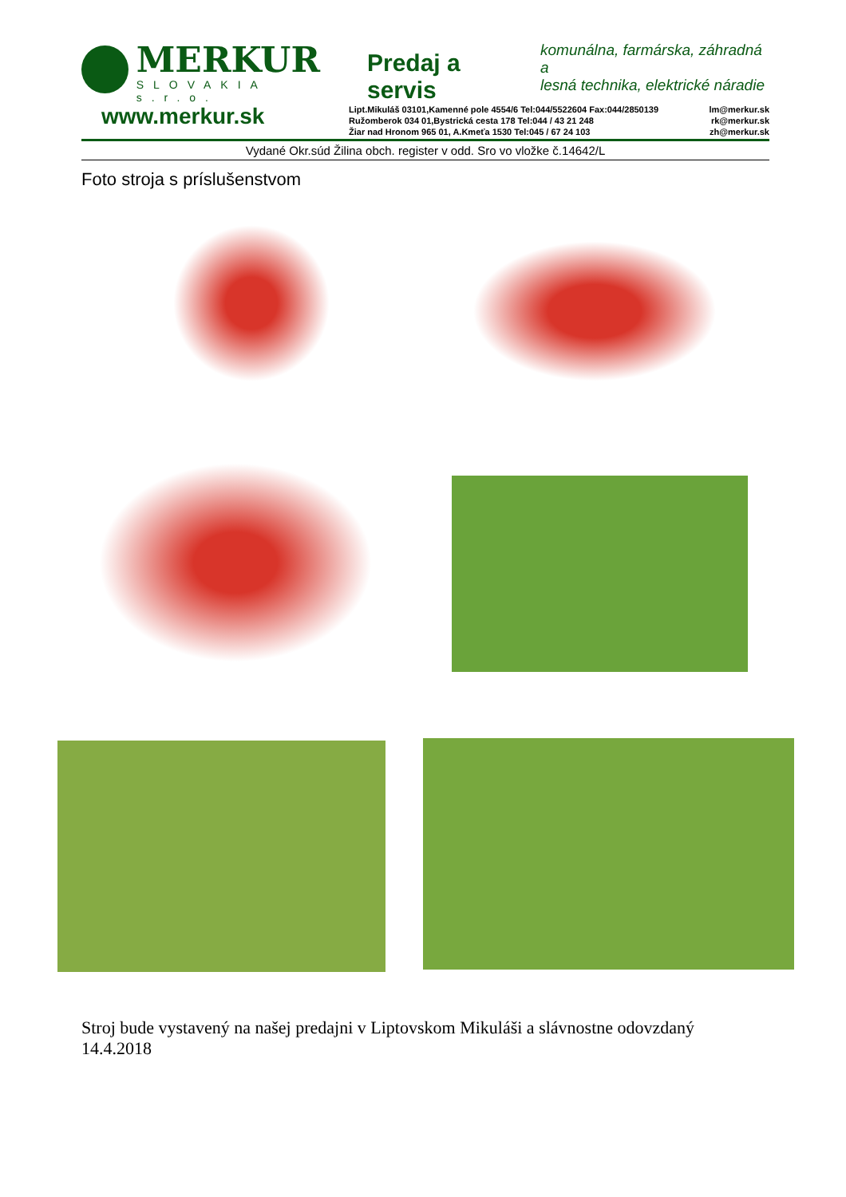MERKUR
SLOVAKIA s.r.o.
Predaj a servis
komunálna, farmárska, záhradná a
lesná technika, elektrické náradie
www.merkur.sk
Lipt.Mikuláš 03101,Kamenné pole 4554/6 Tel:044/5522604 Fax:044/2850139
Ružomberok 034 01,Bystrická cesta 178 Tel:044 / 43 21 248
Žiar nad Hronom 965 01, A.Kmeťa 1530 Tel:045 / 67 24 103
lm@merkur.sk
rk@merkur.sk
zh@merkur.sk
Vydané Okr.súd Žilina obch. register v odd. Sro vo vložke č.14642/L
Foto stroja s príslušenstvom
Stroj bude vystavený na našej predajni v Liptovskom Mikuláši a slávnostne odovzdaný 14.4.2018